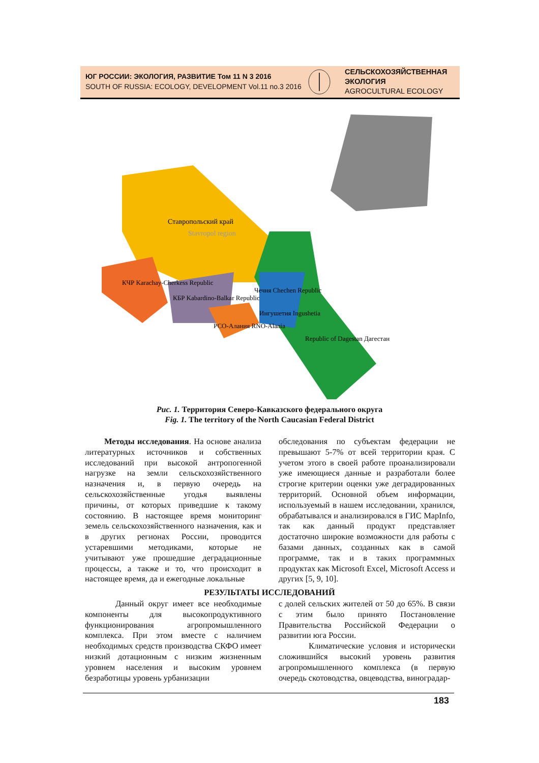ЮГ РОССИИ: ЭКОЛОГИЯ, РАЗВИТИЕ Том 11 N 3 2016
SOUTH OF RUSSIA: ECOLOGY, DEVELOPMENT Vol.11 no.3 2016
СЕЛЬСКОХОЗЯЙСТВЕННАЯ
ЭКОЛОГИЯ
AGROCULTURAL ECOLOGY
Ставропольский край
Stavropol region
КЧР Karachay-Cherkess Republic
КБР Kabardino-Balkar Republic
Чечня Chechen Republic
Ингушетия Ingushetia
РСО-Алания RNO-Alania
Republic of Dagestan Дагестан
Рис. 1. Территория Северо-Кавказского федерального округа
Fig. 1. The territory of the North Caucasian Federal District
Методы исследования. На основе анализа литературных источников и собственных исследований при высокой антропогенной нагрузке на земли сельскохозяйственного назначения и, в первую очередь на сельскохозяйственные угодья выявлены причины, от которых приведшие к такому состоянию. В настоящее время мониторинг земель сельскохозяйственного назначения, как и в других регионах России, проводится устаревшими методиками, которые не учитывают уже прошедшие деградационные процессы, а также и то, что происходит в настоящее время, да и ежегодные локальные
обследования по субъектам федерации не превышают 5-7% от всей территории края. С учетом этого в своей работе проанализировали уже имеющиеся данные и разработали более строгие критерии оценки уже деградированных территорий. Основной объем информации, используемый в нашем исследовании, хранился, обрабатывался и анализировался в ГИС MapInfo, так как данный продукт представляет достаточно широкие возможности для работы с базами данных, созданных как в самой программе, так и в таких программных продуктах как Microsoft Excel, Microsoft Access и других [5, 9, 10].
РЕЗУЛЬТАТЫ ИССЛЕДОВАНИЙ
Данный округ имеет все необходимые компоненты для высокопродуктивного функционирования агропромышленного комплекса. При этом вместе с наличием необходимых средств производства СКФО имеет низкий дотационным с низким жизненным уровнем населения и высоким уровнем безработицы уровень урбанизации
с долей сельских жителей от 50 до 65%. В связи с этим было принято Постановление Правительства Российской Федерации о развитии юга России.
Климатические условия и исторически сложившийся высокий уровень развития агропромышленного комплекса (в первую очередь скотоводства, овцеводства, виноградар-
183